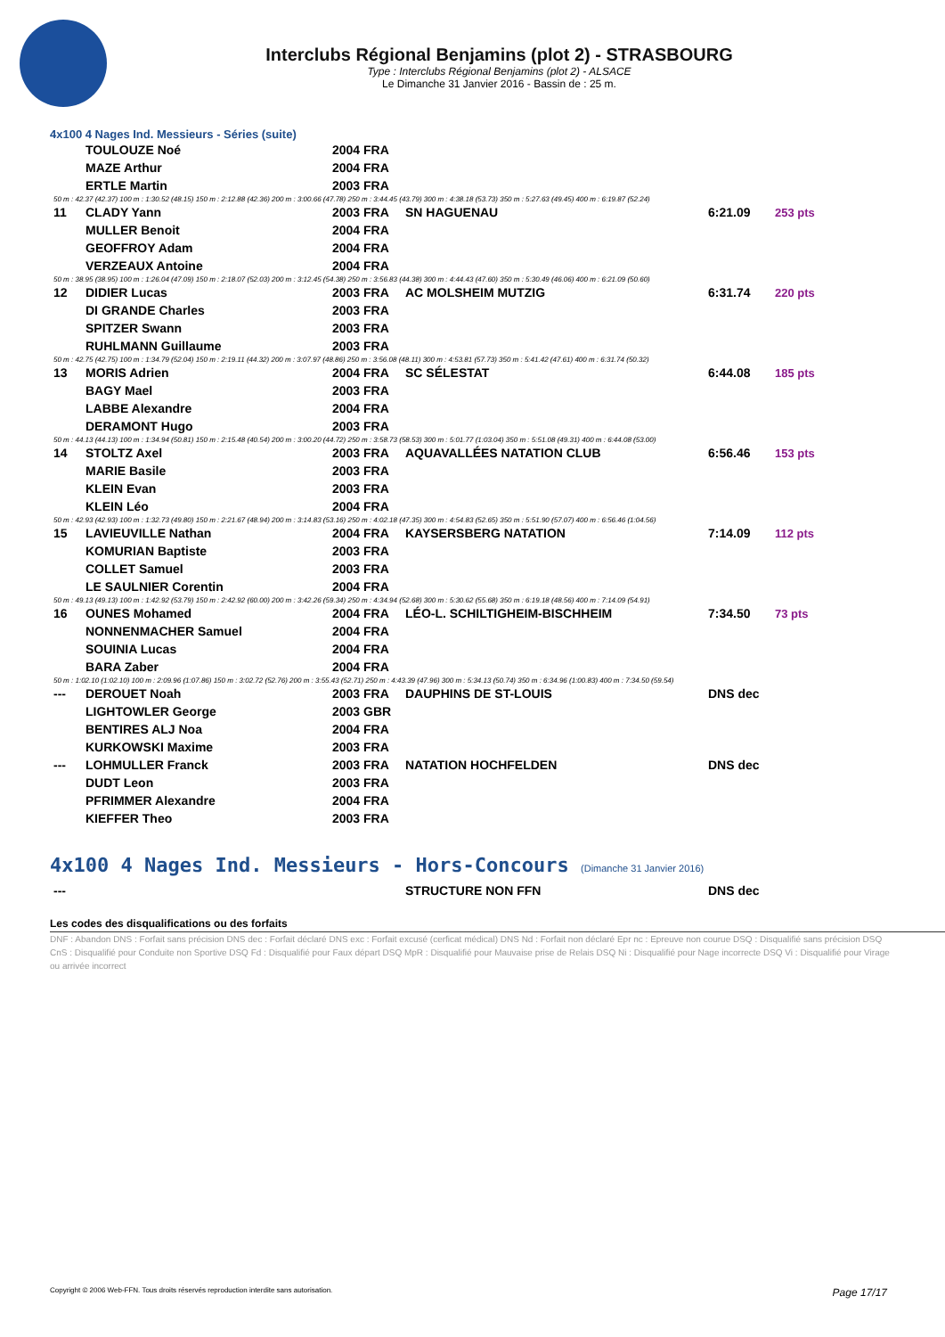Interclubs Régional Benjamins (plot 2) - STRASBOURG
Type : Interclubs Régional Benjamins (plot 2) - ALSACE
Le Dimanche 31 Janvier 2016 - Bassin de : 25 m.
4x100 4 Nages Ind. Messieurs - Séries (suite)
| | TOULOUZE Noé | 2004 FRA | | | |
| | MAZE Arthur | 2004 FRA | | | |
| | ERTLE Martin | 2003 FRA | | | |
| 50 m : 42.37 (42.37) 100 m : 1:30.52 (48.15) 150 m : 2:12.88 (42.36) 200 m : 3:00.66 (47.78) 250 m : 3:44.45 (43.79) 300 m : 4:38.18 (53.73) 350 m : 5:27.63 (49.45) 400 m : 6:19.87 (52.24) | | | | | |
| 11 | CLADY Yann | 2003 FRA | SN HAGUENAU | 6:21.09 | 253 pts |
| | MULLER Benoit | 2004 FRA | | | |
| | GEOFFROY Adam | 2004 FRA | | | |
| | VERZEAUX Antoine | 2004 FRA | | | |
| 50 m : 38.95 (38.95) 100 m : 1:26.04 (47.09) 150 m : 2:18.07 (52.03) 200 m : 3:12.45 (54.38) 250 m : 3:56.83 (44.38) 300 m : 4:44.43 (47.60) 350 m : 5:30.49 (46.06) 400 m : 6:21.09 (50.60) | | | | | |
| 12 | DIDIER Lucas | 2003 FRA | AC MOLSHEIM MUTZIG | 6:31.74 | 220 pts |
| | DI GRANDE Charles | 2003 FRA | | | |
| | SPITZER Swann | 2003 FRA | | | |
| | RUHLMANN Guillaume | 2003 FRA | | | |
| 50 m : 42.75 (42.75) 100 m : 1:34.79 (52.04) 150 m : 2:19.11 (44.32) 200 m : 3:07.97 (48.86) 250 m : 3:56.08 (48.11) 300 m : 4:53.81 (57.73) 350 m : 5:41.42 (47.61) 400 m : 6:31.74 (50.32) | | | | | |
| 13 | MORIS Adrien | 2004 FRA | SC SÉLESTAT | 6:44.08 | 185 pts |
| | BAGY Mael | 2003 FRA | | | |
| | LABBE Alexandre | 2004 FRA | | | |
| | DERAMONT Hugo | 2003 FRA | | | |
| 50 m : 44.13 (44.13) 100 m : 1:34.94 (50.81) 150 m : 2:15.48 (40.54) 200 m : 3:00.20 (44.72) 250 m : 3:58.73 (58.53) 300 m : 5:01.77 (1:03.04) 350 m : 5:51.08 (49.31) 400 m : 6:44.08 (53.00) | | | | | |
| 14 | STOLTZ Axel | 2003 FRA | AQUAVALLÉES NATATION CLUB | 6:56.46 | 153 pts |
| | MARIE Basile | 2003 FRA | | | |
| | KLEIN Evan | 2003 FRA | | | |
| | KLEIN Léo | 2004 FRA | | | |
| 50 m : 42.93 (42.93) 100 m : 1:32.73 (49.80) 150 m : 2:21.67 (48.94) 200 m : 3:14.83 (53.16) 250 m : 4:02.18 (47.35) 300 m : 4:54.83 (52.65) 350 m : 5:51.90 (57.07) 400 m : 6:56.46 (1:04.56) | | | | | |
| 15 | LAVIEUVILLE Nathan | 2004 FRA | KAYSERSBERG NATATION | 7:14.09 | 112 pts |
| | KOMURIAN Baptiste | 2003 FRA | | | |
| | COLLET Samuel | 2003 FRA | | | |
| | LE SAULNIER Corentin | 2004 FRA | | | |
| 50 m : 49.13 (49.13) 100 m : 1:42.92 (53.79) 150 m : 2:42.92 (60.00) 200 m : 3:42.26 (59.34) 250 m : 4:34.94 (52.68) 300 m : 5:30.62 (55.68) 350 m : 6:19.18 (48.56) 400 m : 7:14.09 (54.91) | | | | | |
| 16 | OUNES Mohamed | 2004 FRA | LÉO-L. SCHILTIGHEIM-BISCHHEIM | 7:34.50 | 73 pts |
| | NONNENMACHER Samuel | 2004 FRA | | | |
| | SOUINIA Lucas | 2004 FRA | | | |
| | BARA Zaber | 2004 FRA | | | |
| 50 m : 1:02.10 (1:02.10) 100 m : 2:09.96 (1:07.86) 150 m : 3:02.72 (52.76) 200 m : 3:55.43 (52.71) 250 m : 4:43.39 (47.96) 300 m : 5:34.13 (50.74) 350 m : 6:34.96 (1:00.83) 400 m : 7:34.50 (59.54) | | | | | |
| --- | DEROUET Noah | 2003 FRA | DAUPHINS DE ST-LOUIS | DNS dec | |
| | LIGHTOWLER George | 2003 GBR | | | |
| | BENTIRES ALJ Noa | 2004 FRA | | | |
| | KURKOWSKI Maxime | 2003 FRA | | | |
| --- | LOHMULLER Franck | 2003 FRA | NATATION HOCHFELDEN | DNS dec | |
| | DUDT Leon | 2003 FRA | | | |
| | PFRIMMER Alexandre | 2004 FRA | | | |
| | KIEFFER Theo | 2003 FRA | | | |
4x100 4 Nages Ind. Messieurs - Hors-Concours (Dimanche 31 Janvier 2016)
| --- | | | STRUCTURE NON FFN | DNS dec |
Les codes des disqualifications ou des forfaits
DNF : Abandon DNS : Forfait sans précision DNS dec : Forfait déclaré DNS exc : Forfait excusé (cerficat médical) DNS Nd : Forfait non déclaré Epr nc : Epreuve non courue DSQ : Disqualifié sans précision DSQ CnS : Disqualifié pour Conduite non Sportive DSQ Fd : Disqualifié pour Faux départ DSQ MpR : Disqualifié pour Mauvaise prise de Relais DSQ Ni : Disqualifié pour Nage incorrecte DSQ Vi : Disqualifié pour Virage ou arrivée incorrect
Copyright © 2006 Web-FFN. Tous droits réservés reproduction interdite sans autorisation. Page 17/17